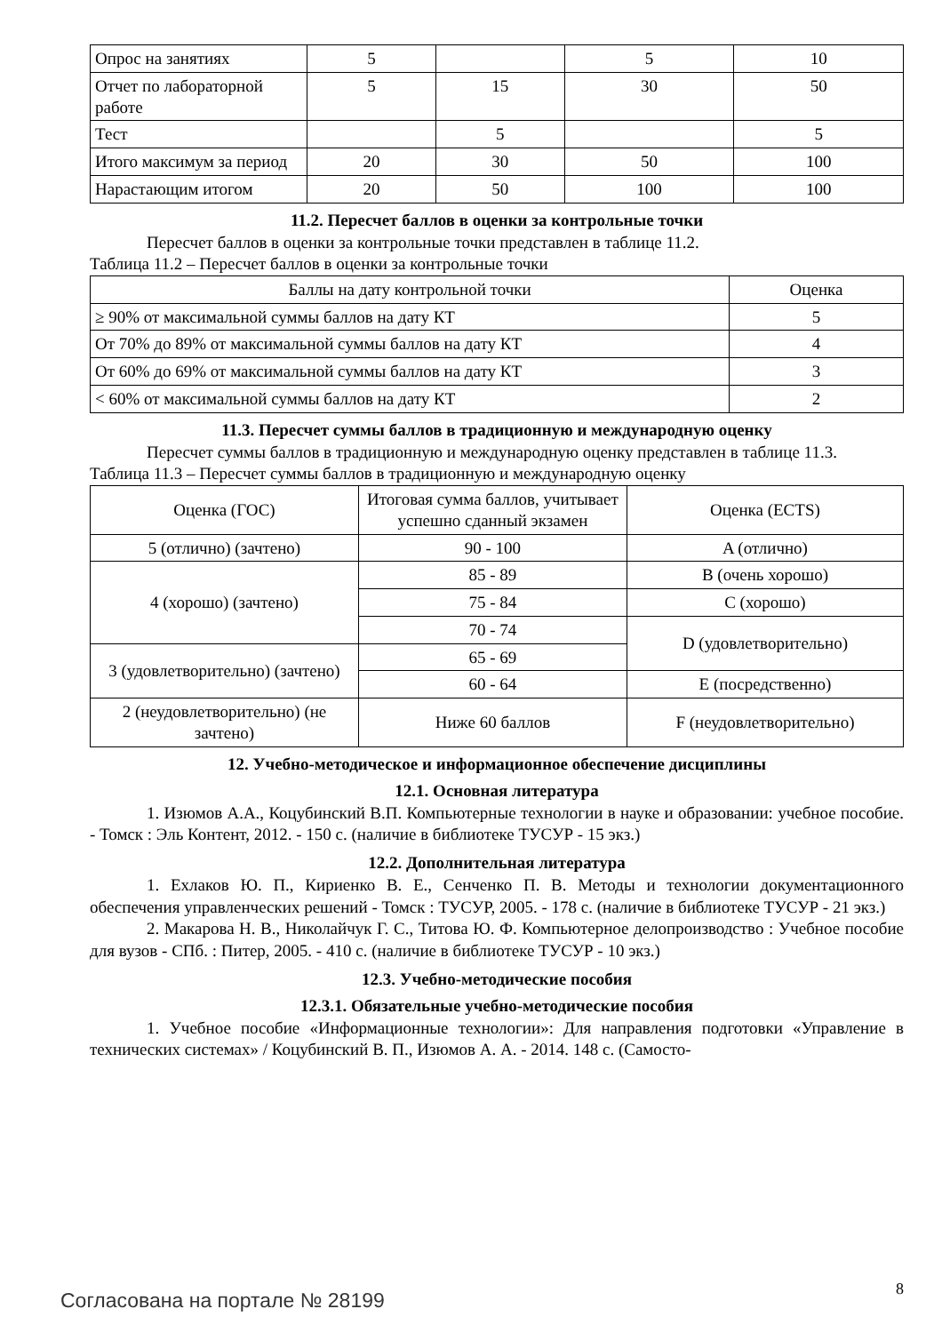| Опрос на занятиях | 5 | | 5 | 10 |
| Отчет по лабораторной работе | 5 | 15 | 30 | 50 |
| Тест | | 5 | | 5 |
| Итого максимум за период | 20 | 30 | 50 | 100 |
| Нарастающим итогом | 20 | 50 | 100 | 100 |
11.2. Пересчет баллов в оценки за контрольные точки
Пересчет баллов в оценки за контрольные точки представлен в таблице 11.2.
Таблица 11.2 – Пересчет баллов в оценки за контрольные точки
| Баллы на дату контрольной точки | Оценка |
| --- | --- |
| ≥ 90% от максимальной суммы баллов на дату КТ | 5 |
| От 70% до 89% от максимальной суммы баллов на дату КТ | 4 |
| От 60% до 69% от максимальной суммы баллов на дату КТ | 3 |
| < 60% от максимальной суммы баллов на дату КТ | 2 |
11.3. Пересчет суммы баллов в традиционную и международную оценку
Пересчет суммы баллов в традиционную и международную оценку представлен в таблице 11.3.
Таблица 11.3 – Пересчет суммы баллов в традиционную и международную оценку
| Оценка (ГОС) | Итоговая сумма баллов, учитывает успешно сданный экзамен | Оценка (ECTS) |
| --- | --- | --- |
| 5 (отлично) (зачтено) | 90 - 100 | A (отлично) |
| 4 (хорошо) (зачтено) | 85 - 89 | B (очень хорошо) |
| | 75 - 84 | C (хорошо) |
| | 70 - 74 | D (удовлетворительно) |
| 3 (удовлетворительно) (зачтено) | 65 - 69 | |
| | 60 - 64 | E (посредственно) |
| 2 (неудовлетворительно) (не зачтено) | Ниже 60 баллов | F (неудовлетворительно) |
12. Учебно-методическое и информационное обеспечение дисциплины
12.1. Основная литература
1. Изюмов А.А., Коцубинский В.П. Компьютерные технологии в науке и образовании: учебное пособие. - Томск : Эль Контент, 2012. - 150 с. (наличие в библиотеке ТУСУР - 15 экз.)
12.2. Дополнительная литература
1. Ехлаков Ю. П., Кириенко В. Е., Сенченко П. В. Методы и технологии документационного обеспечения управленческих решений - Томск : ТУСУР, 2005. - 178 с. (наличие в библиотеке ТУСУР - 21 экз.)
2. Макарова Н. В., Николайчук Г. С., Титова Ю. Ф. Компьютерное делопроизводство : Учебное пособие для вузов - СПб. : Питер, 2005. - 410 с. (наличие в библиотеке ТУСУР - 10 экз.)
12.3. Учебно-методические пособия
12.3.1. Обязательные учебно-методические пособия
1. Учебное пособие «Информационные технологии»: Для направления подготовки «Управление в технических системах» / Коцубинский В. П., Изюмов А. А. - 2014. 148 с. (Самосто-
Согласована на портале № 28199 8